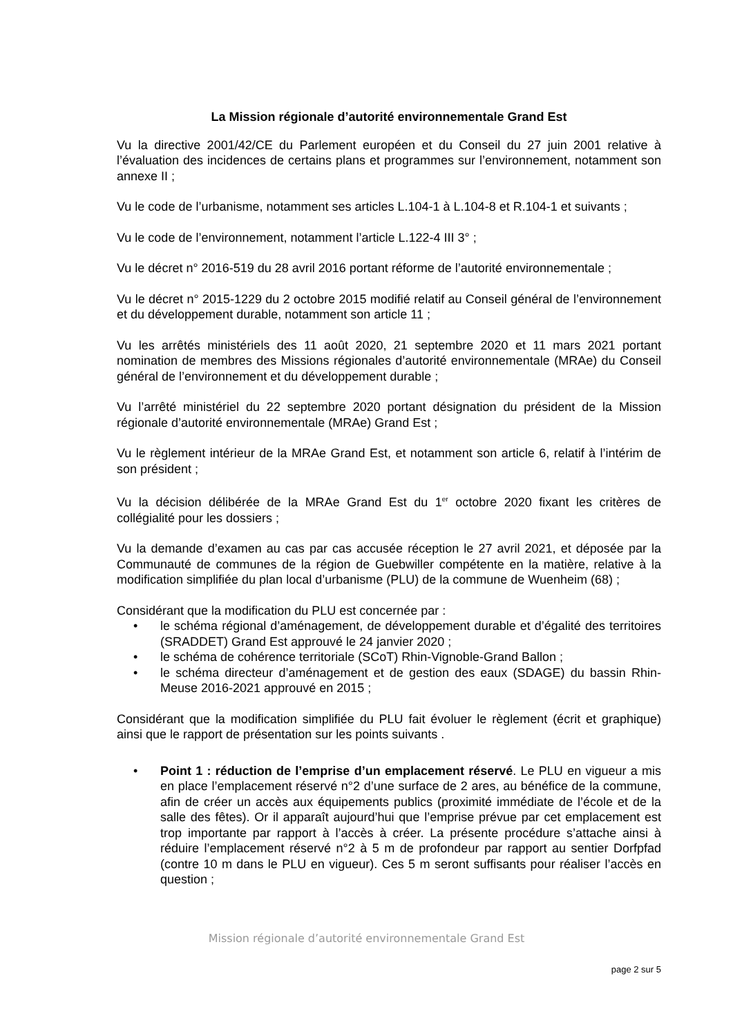La Mission régionale d’autorité environnementale Grand Est
Vu la directive 2001/42/CE du Parlement européen et du Conseil du 27 juin 2001 relative à l’évaluation des incidences de certains plans et programmes sur l’environnement, notamment son annexe II ;
Vu le code de l’urbanisme, notamment ses articles L.104-1 à L.104-8 et R.104-1 et suivants ;
Vu le code de l’environnement, notamment l’article L.122-4 III 3° ;
Vu le décret n° 2016-519 du 28 avril 2016 portant réforme de l’autorité environnementale ;
Vu le décret n° 2015-1229 du 2 octobre 2015 modifié relatif au Conseil général de l’environnement et du développement durable, notamment son article 11 ;
Vu les arrêtés ministériels des 11 août 2020, 21 septembre 2020 et 11 mars 2021 portant nomination de membres des Missions régionales d’autorité environnementale (MRAe) du Conseil général de l’environnement et du développement durable ;
Vu l’arrêté ministériel du 22 septembre 2020 portant désignation du président de la Mission régionale d’autorité environnementale (MRAe) Grand Est ;
Vu le règlement intérieur de la MRAe Grand Est, et notamment son article 6, relatif à l’intérim de son président ;
Vu la décision délibérée de la MRAe Grand Est du 1<sup>er</sup> octobre 2020 fixant les critères de collégialité pour les dossiers ;
Vu la demande d’examen au cas par cas accusée réception le 27 avril 2021, et déposée par la Communauté de communes de la région de Guebwiller compétente en la matière, relative à la modification simplifiée du plan local d’urbanisme (PLU) de la commune de Wuenheim (68) ;
Considérant que la modification du PLU est concernée par :
• le schéma régional d’aménagement, de développement durable et d’égalité des territoires (SRADDET) Grand Est approuvé le 24 janvier 2020 ;
• le schéma de cohérence territoriale (SCoT) Rhin-Vignoble-Grand Ballon ;
• le schéma directeur d’aménagement et de gestion des eaux (SDAGE) du bassin Rhin-Meuse 2016-2021 approuvé en 2015 ;
Considérant que la modification simplifiée du PLU fait évoluer le règlement (écrit et graphique) ainsi que le rapport de présentation sur les points suivants .
• Point 1 : réduction de l’emprise d’un emplacement réservé. Le PLU en vigueur a mis en place l’emplacement réservé n°2 d’une surface de 2 ares, au bénéfice de la commune, afin de créer un accès aux équipements publics (proximité immédiate de l’école et de la salle des fêtes). Or il apparaît aujourd’hui que l’emprise prévue par cet emplacement est trop importante par rapport à l’accès à créer. La présente procédure s’attache ainsi à réduire l’emplacement réservé n°2 à 5 m de profondeur par rapport au sentier Dorfpfad (contre 10 m dans le PLU en vigueur). Ces 5 m seront suffisants pour réaliser l’accès en question ;
Mission régionale d’autorité environnementale Grand Est
page 2 sur 5